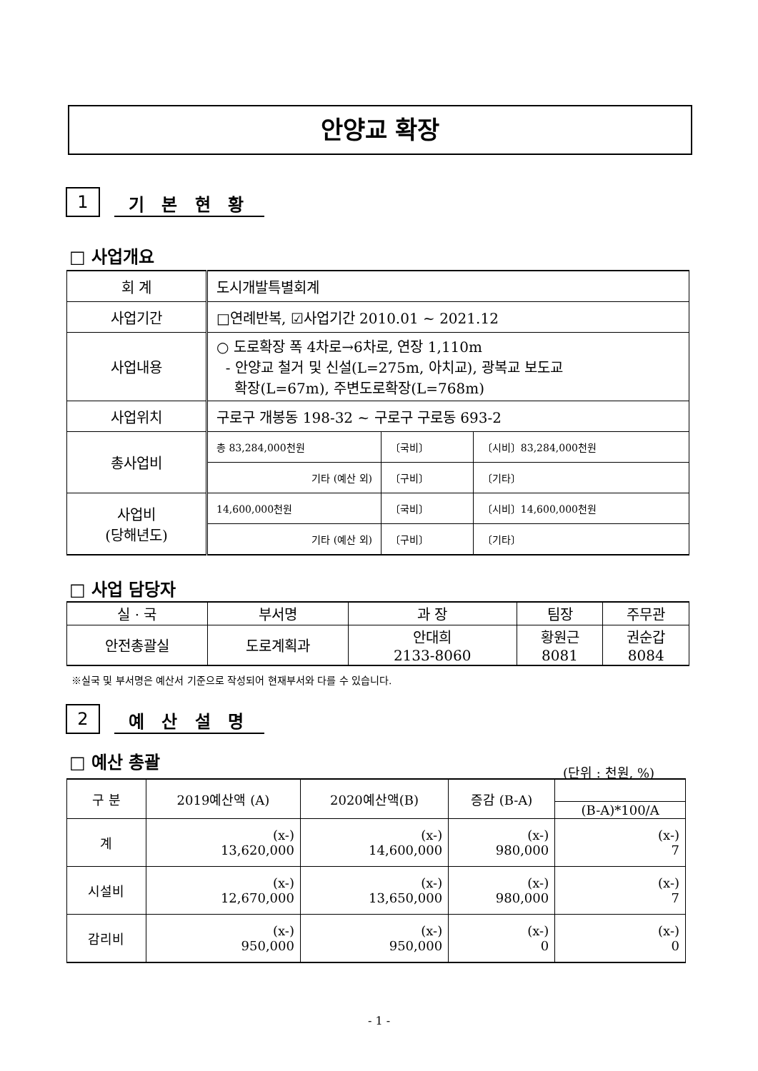안양교 확장
1 기 본 현 황
□ 사업개요
| 회 계 | 도시개발특별회계 | | |
| 사업기간 | □연례반복, ☑사업기간 2010.01 ~ 2021.12 | | |
| 사업내용 | ○ 도로확장 폭 4차로→6차로, 연장 1,110m - 안양교 철거 및 신설(L=275m, 아치교), 광복교 보도교 확장(L=67m), 주변도로확장(L=768m) | | |
| 사업위치 | 구로구 개봉동 198-32 ~ 구로구 구로동 693-2 | | |
| 총사업비 | 총 83,284,000천원 | 〔국비〕 | 〔시비〕83,284,000천원 |
| | 기타 (예산 외) | 〔구비〕 | 〔기타〕 |
| 사업비 (당해년도) | 14,600,000천원 | 〔국비〕 | 〔시비〕14,600,000천원 |
| | 기타 (예산 외) | 〔구비〕 | 〔기타〕 |
□ 사업 담당자
| 실 · 국 | 부서명 | 과 장 | 팀장 | 주무관 |
| --- | --- | --- | --- | --- |
| 안전총괄실 | 도로계획과 | 안대희 2133-8060 | 황원근 8081 | 권순갑 8084 |
※실국 및 부서명은 예산서 기준으로 작성되어 현재부서와 다를 수 있습니다.
2 예 산 설 명
□ 예산 총괄
(단위 : 천원, %)
| 구 분 | 2019예산액 (A) | 2020예산액(B) | 증감 (B-A) | |
| --- | --- | --- | --- | --- |
| | | | | (B-A)*100/A |
| 계 | (x-) 13,620,000 | (x-) 14,600,000 | (x-) 980,000 | (x-) 7 |
| 시설비 | (x-) 12,670,000 | (x-) 13,650,000 | (x-) 980,000 | (x-) 7 |
| 감리비 | (x-) 950,000 | (x-) 950,000 | (x-) 0 | (x-) 0 |
- 1 -